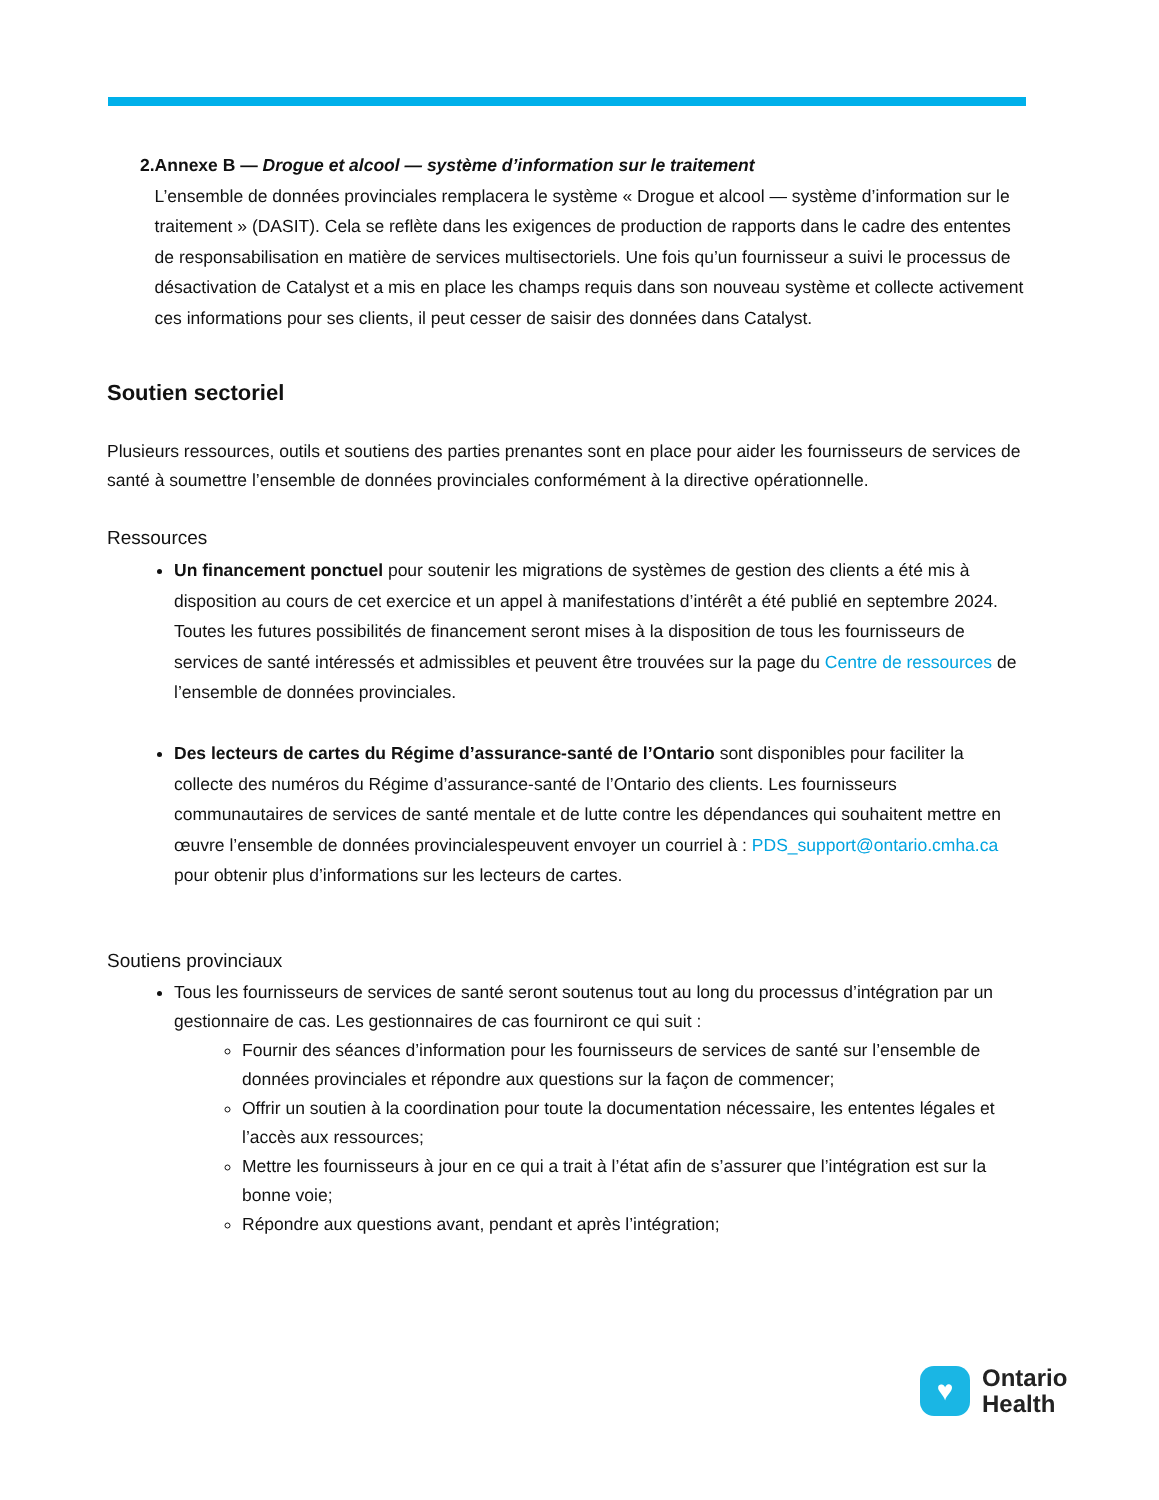2. Annexe B — Drogue et alcool — système d’information sur le traitement
L’ensemble de données provinciales remplacera le système « Drogue et alcool — système d’information sur le traitement » (DASIT). Cela se reflète dans les exigences de production de rapports dans le cadre des ententes de responsabilisation en matière de services multisectoriels. Une fois qu’un fournisseur a suivi le processus de désactivation de Catalyst et a mis en place les champs requis dans son nouveau système et collecte activement ces informations pour ses clients, il peut cesser de saisir des données dans Catalyst.
Soutien sectoriel
Plusieurs ressources, outils et soutiens des parties prenantes sont en place pour aider les fournisseurs de services de santé à soumettre l’ensemble de données provinciales conformément à la directive opérationnelle.
Ressources
Un financement ponctuel pour soutenir les migrations de systèmes de gestion des clients a été mis à disposition au cours de cet exercice et un appel à manifestations d’intérêt a été publié en septembre 2024. Toutes les futures possibilités de financement seront mises à la disposition de tous les fournisseurs de services de santé intéressés et admissibles et peuvent être trouvées sur la page du Centre de ressources de l’ensemble de données provinciales.
Des lecteurs de cartes du Régime d’assurance-santé de l’Ontario sont disponibles pour faciliter la collecte des numéros du Régime d’assurance-santé de l’Ontario des clients. Les fournisseurs communautaires de services de santé mentale et de lutte contre les dépendances qui souhaitent mettre en œuvre l’ensemble de données provincialespeuvent envoyer un courriel à : PDS_support@ontario.cmha.ca pour obtenir plus d’informations sur les lecteurs de cartes.
Soutiens provinciaux
Tous les fournisseurs de services de santé seront soutenus tout au long du processus d’intégration par un gestionnaire de cas. Les gestionnaires de cas fourniront ce qui suit :
Fournir des séances d’information pour les fournisseurs de services de santé sur l’ensemble de données provinciales et répondre aux questions sur la façon de commencer;
Offrir un soutien à la coordination pour toute la documentation nécessaire, les ententes légales et l’accès aux ressources;
Mettre les fournisseurs à jour en ce qui a trait à l’état afin de s’assurer que l’intégration est sur la bonne voie;
Répondre aux questions avant, pendant et après l’intégration;
♥
Ontario
Health